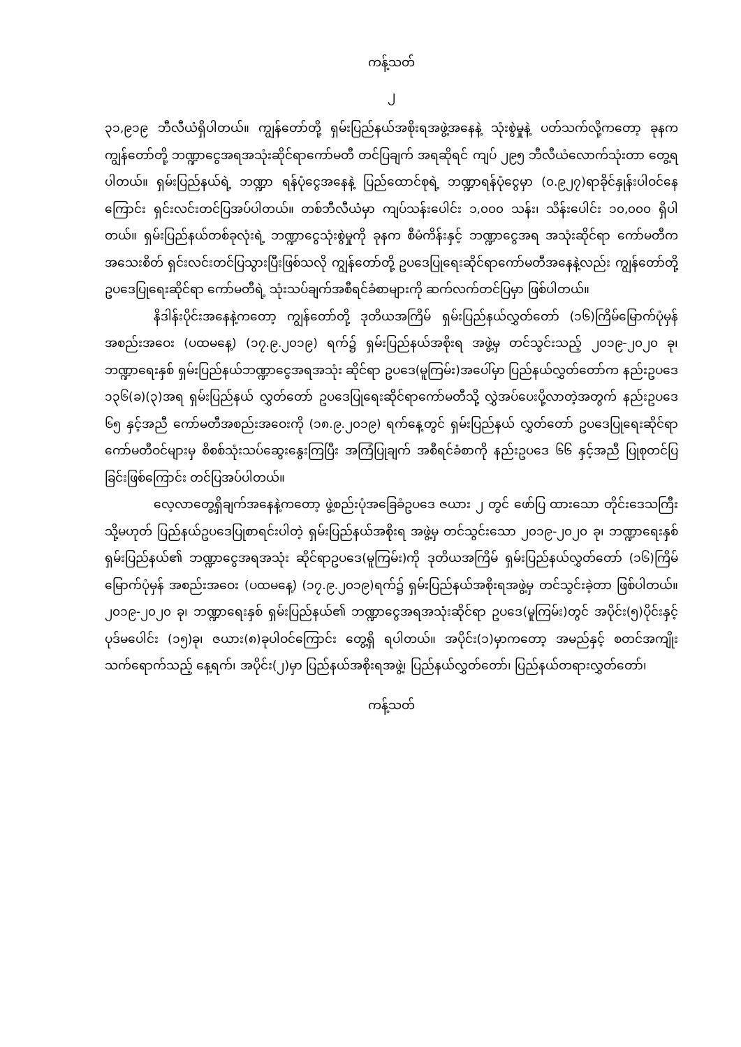ကန့်သတ်
၂
၃၁,၉၁၉ ဘီလီယံရှိပါတယ်။ ကျွန်တော်တို့ ရှမ်းပြည်နယ်အစိုးရအဖွဲ့အနေနဲ့ သုံးစွဲမှုနဲ့ ပတ်သက်လို့ကတော့ ခုနက ကျွန်တော်တို့ ဘဏ္ဍာငွေအရအသုံးဆိုင်ရာကော်မတီ တင်ပြချက် အရဆိုရင် ကျပ် ၂၉၅ ဘီလီယံလောက်သုံးတာ တွေ့ရပါတယ်။ ရှမ်းပြည်နယ်ရဲ့ ဘဏ္ဍာ ရန်ပုံငွေအနေနဲ့ ပြည်ထောင်စုရဲ့ ဘဏ္ဍာရန်ပုံငွေမှာ (၀.၉၂၇)ရာခိုင်နှုန်းပါဝင်နေကြောင်း ရှင်းလင်းတင်ပြအပ်ပါတယ်။ တစ်ဘီလီယံမှာ ကျပ်သန်းပေါင်း ၁,၀၀၀ သန်း၊ သိန်းပေါင်း ၁၀,၀၀၀ ရှိပါတယ်။ ရှမ်းပြည်နယ်တစ်ခုလုံးရဲ့ ဘဏ္ဍာငွေသုံးစွဲမှုကို ခုနက စီမံကိန်းနှင့် ဘဏ္ဍာငွေအရ အသုံးဆိုင်ရာ ကော်မတီက အသေးစိတ် ရှင်းလင်းတင်ပြသွားပြီးဖြစ်သလို ကျွန်တော်တို့ ဥပဒေပြုရေးဆိုင်ရာကော်မတီအနေနဲ့လည်း ကျွန်တော်တို့ ဥပဒေပြုရေးဆိုင်ရာ ကော်မတီရဲ့ သုံးသပ်ချက်အစီရင်ခံစာများကို ဆက်လက်တင်ပြမှာ ဖြစ်ပါတယ်။
နိဒါန်းပိုင်းအနေနဲ့ကတော့ ကျွန်တော်တို့ ဒုတိယအကြိမ် ရှမ်းပြည်နယ်လွှတ်တော် (၁၆)ကြိမ်မြောက်ပုံမှန်အစည်းအဝေး (ပထမနေ့) (၁၇.၉.၂၀၁၉) ရက်၌ ရှမ်းပြည်နယ်အစိုးရ အဖွဲ့မှ တင်သွင်းသည့် ၂၀၁၉-၂၀၂၀ ခု၊ ဘဏ္ဍာရေးနှစ် ရှမ်းပြည်နယ်ဘဏ္ဍာငွေအရအသုံး ဆိုင်ရာ ဥပဒေ(မူကြမ်း)အပေါ်မှာ ပြည်နယ်လွှတ်တော်က နည်းဥပဒေ ၁၃၆(ခ)(၃)အရ ရှမ်းပြည်နယ် လွှတ်တော် ဥပဒေပြုရေးဆိုင်ရာကော်မတီသို့ လွှဲအပ်ပေးပို့လာတဲ့အတွက် နည်းဥပဒေ ၆၅ နှင့်အညီ ကော်မတီအစည်းအဝေးကို (၁၈.၉.၂၀၁၉) ရက်နေ့တွင် ရှမ်းပြည်နယ် လွှတ်တော် ဥပဒေပြုရေးဆိုင်ရာ ကော်မတီဝင်များမှ စိစစ်သုံးသပ်ဆွေးနွေးကြပြီး အကြံပြုချက် အစီရင်ခံစာကို နည်းဥပဒေ ၆၆ နှင့်အညီ ပြုစုတင်ပြခြင်းဖြစ်ကြောင်း တင်ပြအပ်ပါတယ်။
လေ့လာတွေ့ရှိချက်အနေနဲ့ကတော့ ဖွဲ့စည်းပုံအခြေခံဥပဒေ ဇယား ၂ တွင် ဖော်ပြ ထားသော တိုင်းဒေသကြီး သို့မဟုတ် ပြည်နယ်ဥပဒေပြုစာရင်းပါတဲ့ ရှမ်းပြည်နယ်အစိုးရ အဖွဲ့မှ တင်သွင်းသော ၂၀၁၉-၂၀၂၀ ခု၊ ဘဏ္ဍာရေးနှစ် ရှမ်းပြည်နယ်၏ ဘဏ္ဍာငွေအရအသုံး ဆိုင်ရာဥပဒေ(မူကြမ်း)ကို ဒုတိယအကြိမ် ရှမ်းပြည်နယ်လွှတ်တော် (၁၆)ကြိမ်မြောက်ပုံမှန် အစည်းအဝေး (ပထမနေ့) (၁၇.၉.၂၀၁၉)ရက်၌ ရှမ်းပြည်နယ်အစိုးရအဖွဲ့မှ တင်သွင်းခဲ့တာ ဖြစ်ပါတယ်။ ၂၀၁၉-၂၀၂၀ ခု၊ ဘဏ္ဍာရေးနှစ် ရှမ်းပြည်နယ်၏ ဘဏ္ဍာငွေအရအသုံးဆိုင်ရာ ဥပဒေ(မူကြမ်း)တွင် အပိုင်း(၅)ပိုင်းနှင့်ပုဒ်မပေါင်း (၁၅)ခု၊ ဇယား(၈)ခုပါဝင်ကြောင်း တွေ့ရှိ ရပါတယ်။ အပိုင်း(၁)မှာကတော့ အမည်နှင့် စတင်အကျိုးသက်ရောက်သည့် နေ့ရက်၊ အပိုင်း(၂)မှာ ပြည်နယ်အစိုးရအဖွဲ့၊ ပြည်နယ်လွှတ်တော်၊ ပြည်နယ်တရားလွှတ်တော်၊
ကန့်သတ်